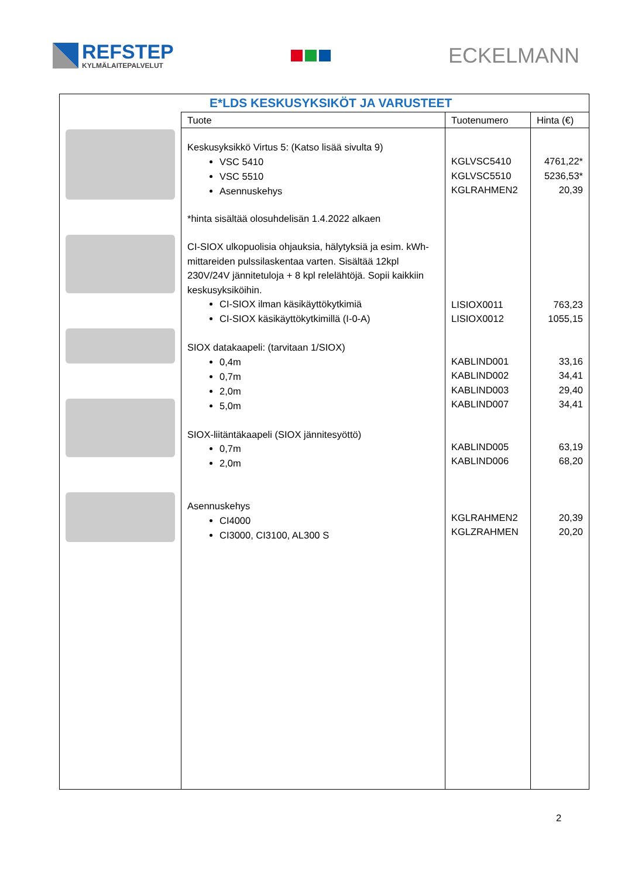REFSTEP
KYLMÄLAITEPALVELUT
ECKELMANN
E*LDS KESKUSYKSIKÖT JA VARUSTEET
| Tuote | Tuotenumero | Hinta (€) |
| --- | --- | --- |
| Keskusyksikkö Virtus 5: (Katso lisää sivulta 9) VSC 5410 VSC 5510 Asennuskehys *hinta sisältää olosuhdelisän 1.4.2022 alkaen CI-SIOX ulkopuolisia ohjauksia, hälytyksiä ja esim. kWh-mittareiden pulssilaskentaa varten. Sisältää 12kpl 230V/24V jännitetuloja + 8 kpl relelähtöjä. Sopii kaikkiin keskusyksiköihin. CI-SIOX ilman käsikäyttökytkimiä CI-SIOX käsikäyttökytkimillä (I-0-A) SIOX datakaapeli: (tarvitaan 1/SIOX) 0,4m 0,7m 2,0m 5,0m SIOX-liitäntäkaapeli (SIOX jännitesyöttö) 0,7m 2,0m Asennuskehys CI4000 CI3000, CI3100, AL300 S | KGLVSC5410 KGLVSC5510 KGLRAHMEN2 LISIOX0011 LISIOX0012 KABLIND001 KABLIND002 KABLIND003 KABLIND007 KABLIND005 KABLIND006 KGLRAHMEN2 KGLZRAHMEN | 4761,22* 5236,53* 20,39 763,23 1055,15 33,16 34,41 29,40 34,41 63,19 68,20 20,39 20,20 |
2